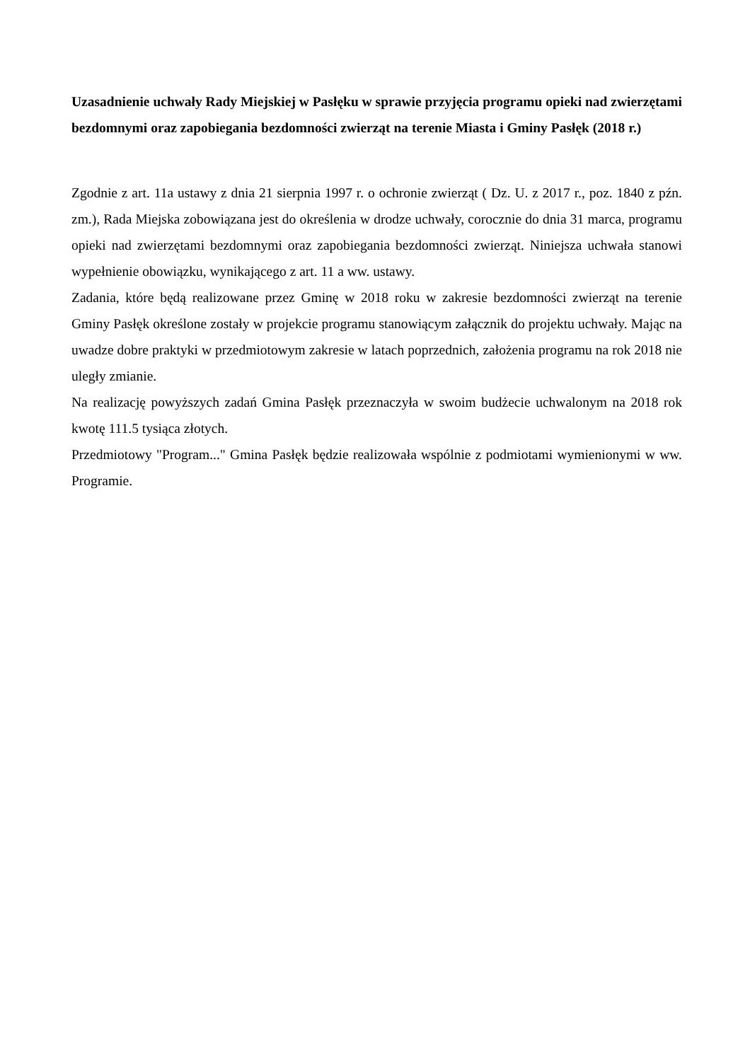Uzasadnienie uchwały Rady Miejskiej w Pasłęku w sprawie przyjęcia programu opieki nad zwierzętami bezdomnymi oraz zapobiegania bezdomności zwierząt na terenie Miasta i Gminy Pasłęk (2018 r.)
Zgodnie z art. 11a ustawy z dnia 21 sierpnia 1997 r. o ochronie zwierząt ( Dz. U. z 2017 r., poz. 1840 z pźn. zm.), Rada Miejska zobowiązana jest do określenia w drodze uchwały, corocznie do dnia 31 marca, programu opieki nad zwierzętami bezdomnymi oraz zapobiegania bezdomności zwierząt. Niniejsza uchwała stanowi wypełnienie obowiązku, wynikającego z art. 11 a ww. ustawy.
Zadania, które będą realizowane przez Gminę w 2018 roku w zakresie bezdomności zwierząt na terenie Gminy Pasłęk określone zostały w projekcie programu stanowiącym załącznik do projektu uchwały. Mając na uwadze dobre praktyki w przedmiotowym zakresie w latach poprzednich, założenia programu na rok 2018 nie uległy zmianie.
Na realizację powyższych zadań Gmina Pasłęk przeznaczyła w swoim budżecie uchwalonym na 2018 rok kwotę 111.5 tysiąca złotych.
Przedmiotowy "Program..." Gmina Pasłęk będzie realizowała wspólnie z podmiotami wymienionymi w ww. Programie.